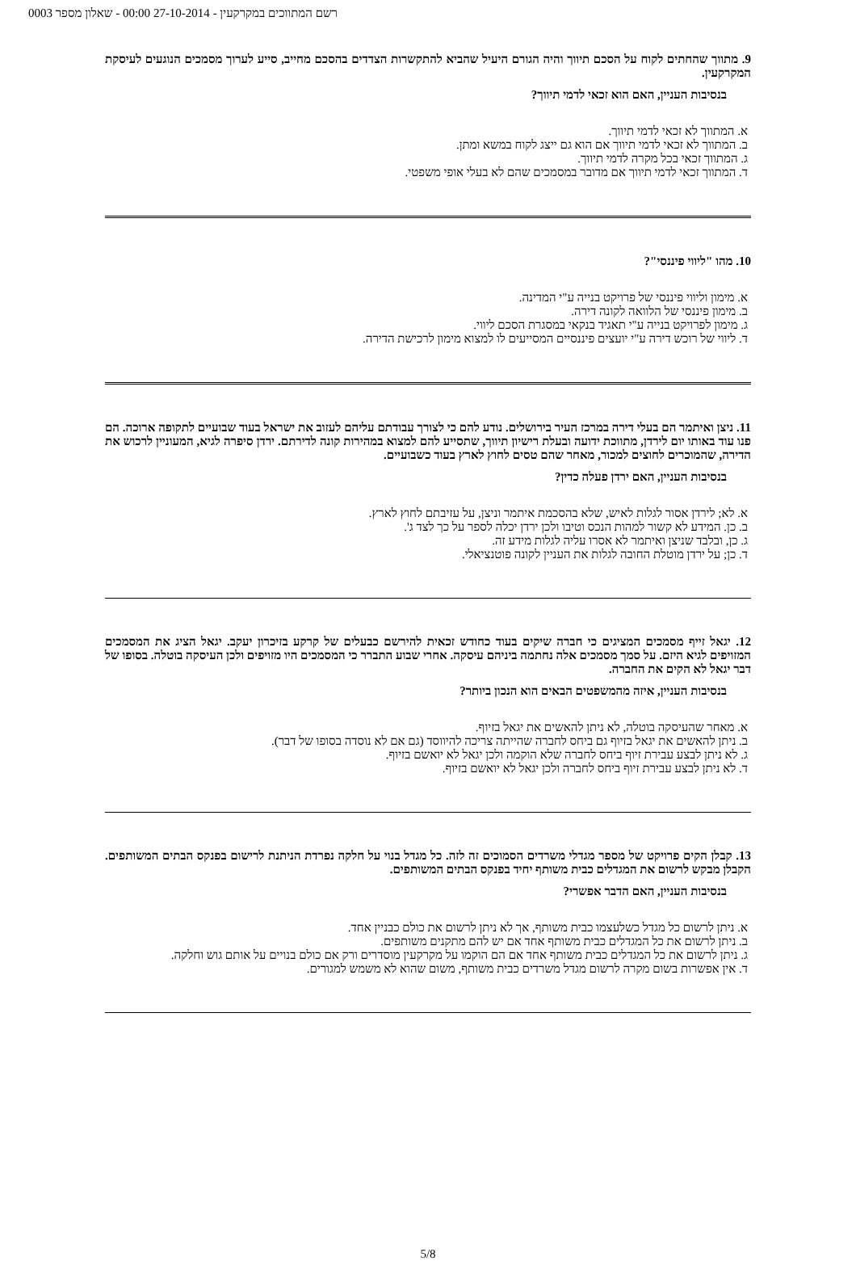רשם המתווכים במקרקעין - 27-10-2014 00:00 - שאלון מספר 0003
9. מתווך שהחתים לקוח על הסכם תיווך והיה הגורם היעיל שהביא להתקשרות הצדדים בהסכם מחייב, סייע לערוך מסמכים הנוגעים לעיסקת המקרקעין.
בנסיבות העניין, האם הוא זכאי לדמי תיווך?
א. המתווך לא זכאי לדמי תיווך.
ב. המתווך לא זכאי לדמי תיווך אם הוא גם ייצג לקוח במשא ומתן.
ג. המתווך זכאי בכל מקרה לדמי תיווך.
ד. המתווך זכאי לדמי תיווך אם מדובר במסמכים שהם לא בעלי אופי משפטי.
10. מהו "ליווי פיננסי"?
א. מימון וליווי פיננסי של פרויקט בנייה ע"י המדינה.
ב. מימון פיננסי של הלוואה לקונה דירה.
ג. מימון לפרויקט בנייה ע"י תאגיד בנקאי במסגרת הסכם ליווי.
ד. ליווי של רוכש דירה ע"י יועצים פיננסיים המסייעים לו למצוא מימון לרכישת הדירה.
11. ניצן ואיתמר הם בעלי דירה במרכז העיר בירושלים. נודע להם כי לצורך עבודתם עליהם לעזוב את ישראל בעוד שבועיים לתקופה ארוכה. הם פנו עוד באותו יום לירדן, מתווכת ידועה ובעלת רישיון תיווך, שתסייע להם למצוא במהירות קונה לדירתם. ירדן סיפרה לגיא, המעוניין לרכוש את הדירה, שהמוכרים לחוצים למכור, מאחר שהם טסים לחוץ לארץ בעוד כשבועיים.
בנסיבות העניין, האם ירדן פעלה כדין?
א. לא; לירדן אסור לגלות לאיש, שלא בהסכמת איתמר וניצן, על עזיבתם לחוץ לארץ.
ב. כן. המידע לא קשור למהות הנכס וטיבו ולכן ירדן יכלה לספר על כך לצד ג'.
ג. כן, ובלבד שניצן ואיתמר לא אסרו עליה לגלות מידע זה.
ד. כן; על ירדן מוטלת החובה לגלות את העניין לקונה פוטנציאלי.
12. יגאל זייף מסמכים המציגים כי חברה שיקים בעוד כחודש זכאית להירשם כבעלים של קרקע בזיכרון יעקב. יגאל הציג את המסמכים המזויפים לגיא היזם. על סמך מסמכים אלה נחתמה ביניהם עיסקה. אחרי שבוע התברר כי המסמכים היו מזויפים ולכן העיסקה בוטלה. בסופו של דבר יגאל לא הקים את החברה.
בנסיבות העניין, איזה מהמשפטים הבאים הוא הנכון ביותר?
א. מאחר שהעיסקה בוטלה, לא ניתן להאשים את יגאל בזיוף.
ב. ניתן להאשים את יגאל בזיוף גם ביחס לחברה שהייתה צריכה להיווסד (גם אם לא נוסדה בסופו של דבר).
ג. לא ניתן לבצע עבירת זיוף ביחס לחברה שלא הוקמה ולכן יגאל לא יואשם בזיוף.
ד. לא ניתן לבצע עבירת זיוף ביחס לחברה ולכן יגאל לא יואשם בזיוף.
13. קבלן הקים פרויקט של מספר מגדלי משרדים הסמוכים זה לזה. כל מגדל בנוי על חלקה נפרדת הניתנת לרישום בפנקס הבתים המשותפים. הקבלן מבקש לרשום את המגדלים כבית משותף יחיד בפנקס הבתים המשותפים.
בנסיבות העניין, האם הדבר אפשרי?
א. ניתן לרשום כל מגדל כשלעצמו כבית משותף, אך לא ניתן לרשום את כולם כבניין אחד.
ב. ניתן לרשום את כל המגדלים כבית משותף אחד אם יש להם מתקנים משותפים.
ג. ניתן לרשום את כל המגדלים כבית משותף אחד אם הם הוקמו על מקרקעין מוסדרים ורק אם כולם בנויים על אותם גוש וחלקה.
ד. אין אפשרות בשום מקרה לרשום מגדל משרדים כבית משותף, משום שהוא לא משמש למגורים.
5/8